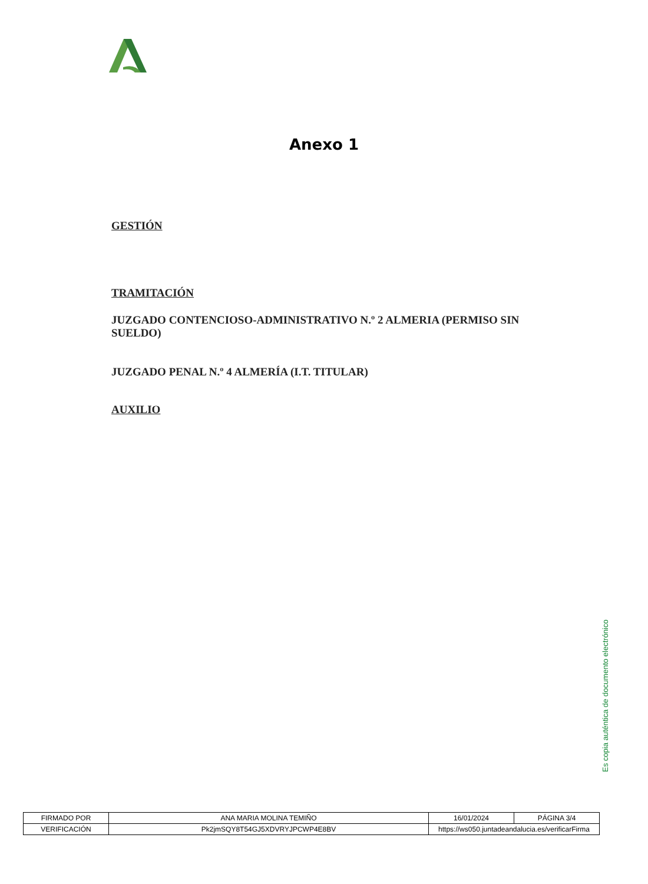Anexo 1
GESTIÓN
TRAMITACIÓN
JUZGADO CONTENCIOSO-ADMINISTRATIVO N.º 2 ALMERIA (PERMISO SIN SUELDO)
JUZGADO PENAL N.º 4 ALMERÍA (I.T. TITULAR)
AUXILIO
Es copia auténtica de documento electrónico
| FIRMADO POR | ANA MARIA MOLINA TEMIÑO | | 16/01/2024 | PÁGINA 3/4 |
| VERIFICACIÓN | Pk2jmSQY8T54GJ5XDVRYJPCWP4E8BV | https://ws050.juntadeandalucia.es/verificarFirma | | |